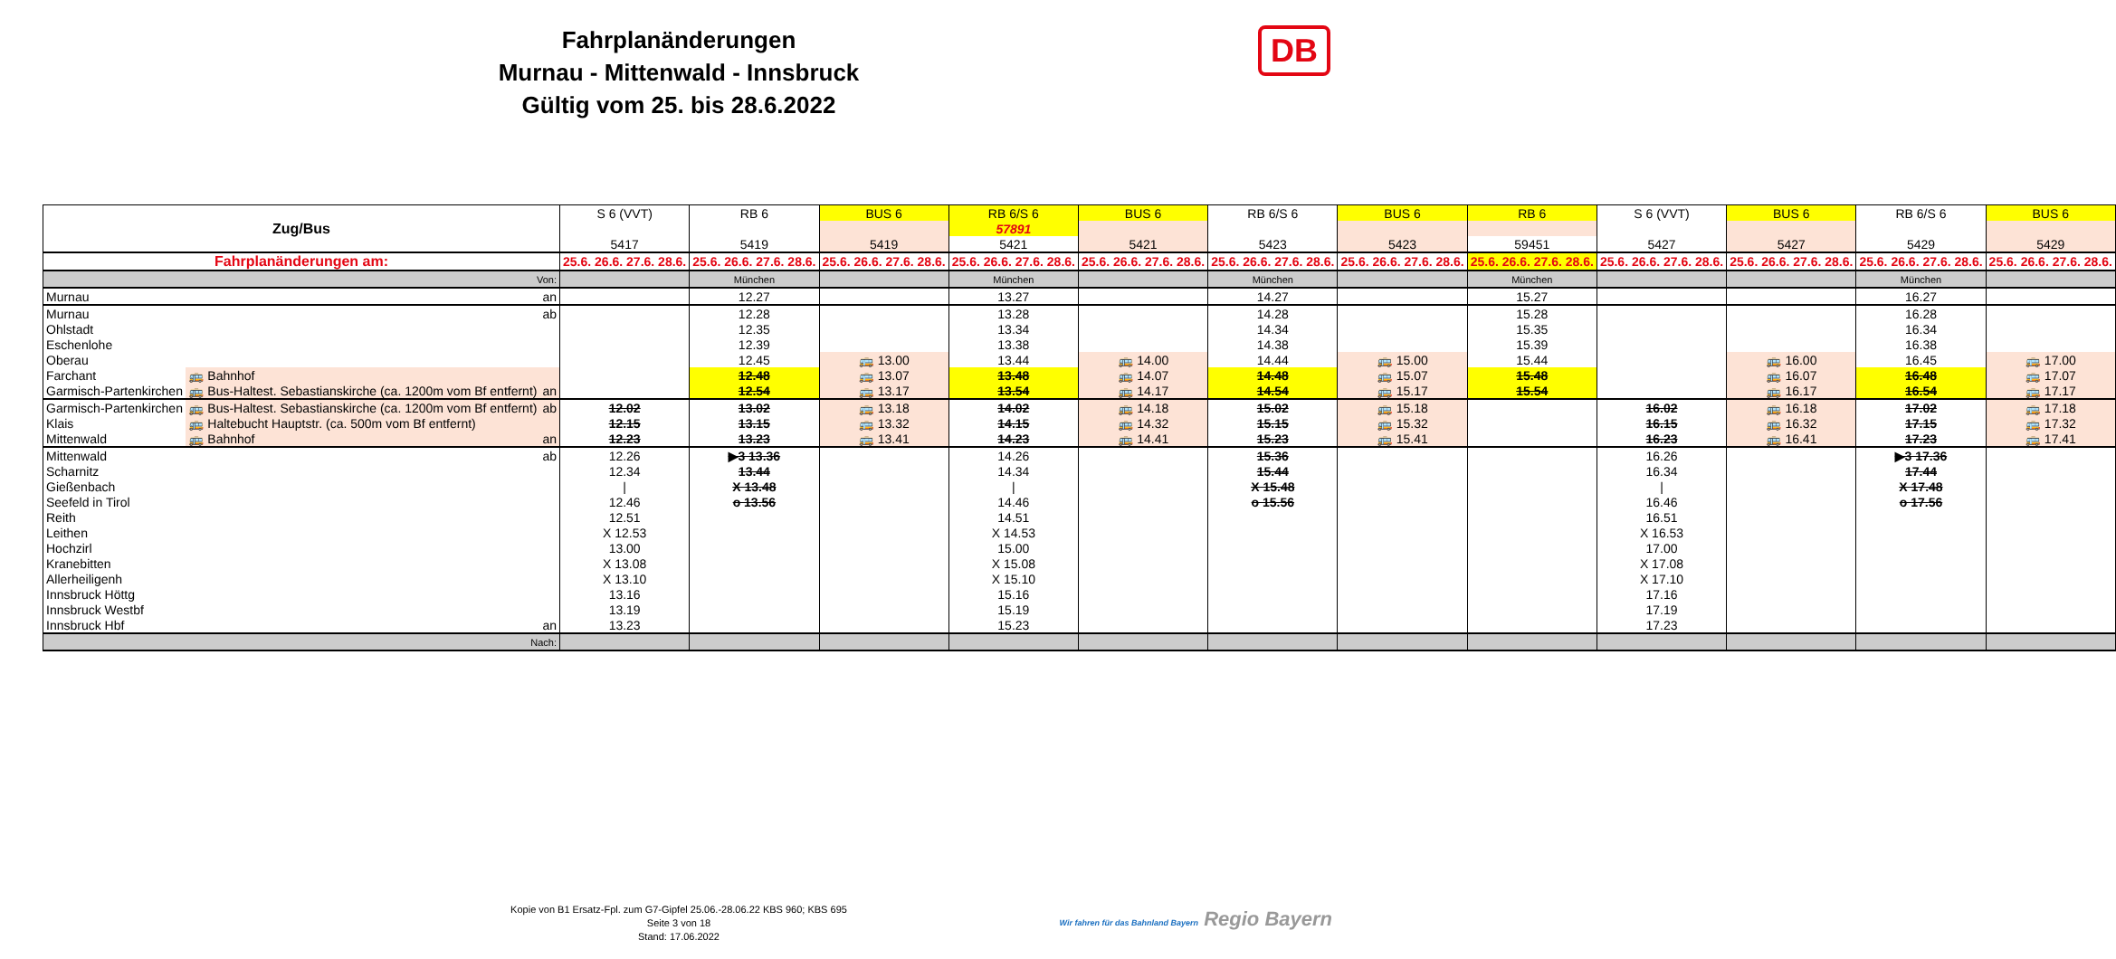Fahrplanänderungen
Murnau - Mittenwald - Innsbruck
Gültig vom 25. bis 28.6.2022
DB
| Zug/Bus | | | S 6 (VVT) | RB 6 | BUS 6 | RB 6/S 6 | BUS 6 | RB 6/S 6 | BUS 6 | RB 6 | S 6 (VVT) | BUS 6 | RB 6/S 6 | BUS 6 |
| | | | | | | 57891 | | | | | | | | |
| | | | 5417 | 5419 | 5419 | 5421 | 5421 | 5423 | 5423 | 59451 | 5427 | 5427 | 5429 | 5429 |
| Fahrplanänderungen am: | | | 25.6. 26.6. 27.6. 28.6. | 25.6. 26.6. 27.6. 28.6. | 25.6. 26.6. 27.6. 28.6. | 25.6. 26.6. 27.6. 28.6. | 25.6. 26.6. 27.6. 28.6. | 25.6. 26.6. 27.6. 28.6. | 25.6. 26.6. 27.6. 28.6. | 25.6. 26.6. 27.6. 28.6. | 25.6. 26.6. 27.6. 28.6. | 25.6. 26.6. 27.6. 28.6. | 25.6. 26.6. 27.6. 28.6. | 25.6. 26.6. 27.6. 28.6. |
| Von: | | | | München | | München | | München | | München | | | München | |
| Murnau | | an | | 12.27 | | 13.27 | | 14.27 | | 15.27 | | | 16.27 | |
| Murnau | | ab | | 12.28 | | 13.28 | | 14.28 | | 15.28 | | | 16.28 | |
| Ohlstadt | | | | 12.35 | | 13.34 | | 14.34 | | 15.35 | | | 16.34 | |
| Eschenlohe | | | | 12.39 | | 13.38 | | 14.38 | | 15.39 | | | 16.38 | |
| Oberau | | | | 12.45 | 🚌 13.00 | 13.44 | 🚌 14.00 | 14.44 | 🚌 15.00 | 15.44 | | 🚌 16.00 | 16.45 | 🚌 17.00 |
| Farchant | 🚌 Bahnhof | | | 12.48 | 🚌 13.07 | 13.48 | 🚌 14.07 | 14.48 | 🚌 15.07 | 15.48 | | 🚌 16.07 | 16.48 | 🚌 17.07 |
| Garmisch-Partenkirchen | 🚌 Bus-Haltest. Sebastianskirche (ca. 1200m vom Bf entfernt) | an | | 12.54 | 🚌 13.17 | 13.54 | 🚌 14.17 | 14.54 | 🚌 15.17 | 15.54 | | 🚌 16.17 | 16.54 | 🚌 17.17 |
| Garmisch-Partenkirchen | 🚌 Bus-Haltest. Sebastianskirche (ca. 1200m vom Bf entfernt) | ab | 12.02 | 13.02 | 🚌 13.18 | 14.02 | 🚌 14.18 | 15.02 | 🚌 15.18 | | 16.02 | 🚌 16.18 | 17.02 | 🚌 17.18 |
| Klais | 🚌 Haltebucht Hauptstr. (ca. 500m vom Bf entfernt) | | 12.15 | 13.15 | 🚌 13.32 | 14.15 | 🚌 14.32 | 15.15 | 🚌 15.32 | | 16.15 | 🚌 16.32 | 17.15 | 🚌 17.32 |
| Mittenwald | 🚌 Bahnhof | an | 12.23 | 13.23 | 🚌 13.41 | 14.23 | 🚌 14.41 | 15.23 | 🚌 15.41 | | 16.23 | 🚌 16.41 | 17.23 | 🚌 17.41 |
| Mittenwald | | ab | 12.26 | ▶3 13.36 | | 14.26 | | 15.36 | | | 16.26 | | ▶3 17.36 | |
| Scharnitz | | | 12.34 | 13.44 | | 14.34 | | 15.44 | | | 16.34 | | 17.44 | |
| Gießenbach | | | / | X 13.48 | | / | | X 15.48 | | | / | | X 17.48 | |
| Seefeld in Tirol | | | 12.46 | o 13.56 | | 14.46 | | o 15.56 | | | 16.46 | | o 17.56 | |
| Reith | | | 12.51 | | | 14.51 | | | | | 16.51 | | | |
| Leithen | | | X 12.53 | | | X 14.53 | | | | | X 16.53 | | | |
| Hochzirl | | | 13.00 | | | 15.00 | | | | | 17.00 | | | |
| Kranebitten | | | X 13.08 | | | X 15.08 | | | | | X 17.08 | | | |
| Allerheiligenh | | | X 13.10 | | | X 15.10 | | | | | X 17.10 | | | |
| Innsbruck Höttg | | | 13.16 | | | 15.16 | | | | | 17.16 | | | |
| Innsbruck Westbf | | | 13.19 | | | 15.19 | | | | | 17.19 | | | |
| Innsbruck Hbf | | an | 13.23 | | | 15.23 | | | | | 17.23 | | | |
| Nach: | | | | | | | | | | | | | | |
Kopie von B1 Ersatz-Fpl. zum G7-Gipfel 25.06.-28.06.22 KBS 960; KBS 695
Seite 3 von 18
Stand: 17.06.2022
Wir fahren für das Bahnland Bayern Regio Bayern